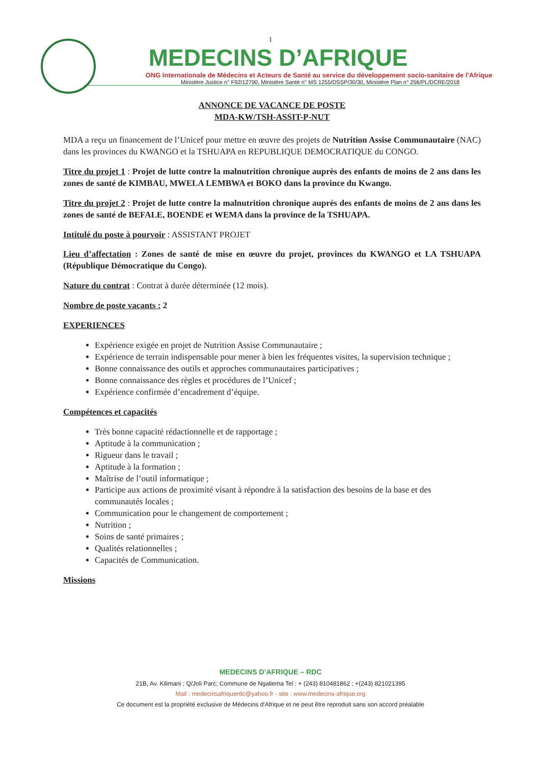1
MEDECINS D’AFRIQUE
ONG Internationale de Médecins et Acteurs de Santé au service du développement socio-sanitaire de l’Afrique
Ministère Justice n° F92/12790, Ministère Santé n° MS 1255/DSSP/30/30, Ministère Plan n° 256/PL/DCRE/2018
ANNONCE DE VACANCE DE POSTE
MDA-KW/TSH-ASSIT-P-NUT
MDA a reçu un financement de l’Unicef pour mettre en œuvre des projets de Nutrition Assise Communautaire (NAC) dans les provinces du KWANGO et la TSHUAPA en REPUBLIQUE DEMOCRATIQUE du CONGO.
Titre du projet 1 : Projet de lutte contre la malnutrition chronique auprès des enfants de moins de 2 ans dans les zones de santé de KIMBAU, MWELA LEMBWA et BOKO dans la province du Kwango.
Titre du projet 2 : Projet de lutte contre la malnutrition chronique auprès des enfants de moins de 2 ans dans les zones de santé de BEFALE, BOENDE et WEMA dans la province de la TSHUAPA.
Intitulé du poste à pourvoir : ASSISTANT PROJET
Lieu d’affectation : Zones de santé de mise en œuvre du projet, provinces du KWANGO et LA TSHUAPA (République Démocratique du Congo).
Nature du contrat : Contrat à durée déterminée (12 mois).
Nombre de poste vacants : 2
EXPERIENCES
Expérience exigée en projet de Nutrition Assise Communautaire ;
Expérience de terrain indispensable pour mener à bien les fréquentes visites, la supervision technique ;
Bonne connaissance des outils et approches communautaires participatives ;
Bonne connaissance des règles et procédures de l’Unicef ;
Expérience confirmée d’encadrement d’équipe.
Compétences et capacités
Très bonne capacité rédactionnelle et de rapportage ;
Aptitude à la communication ;
Rigueur dans le travail ;
Aptitude à la formation ;
Maîtrise de l’outil informatique ;
Participe aux actions de proximité visant à répondre à la satisfaction des besoins de la base et des communautés locales ;
Communication pour le changement de comportement ;
Nutrition ;
Soins de santé primaires ;
Qualités relationnelles ;
Capacités de Communication.
Missions
MEDECINS D’AFRIQUE – RDC
21B, Av. Kilimani ; Q/Joli Parc; Commune de Ngaliema Tel : + (243) 810481862 ; +(243) 821021395
Mail : medecinsafriquerdc@yahoo.fr - site : www.medecins-afrique.org
Ce document est la propriété exclusive de Médecins d’Afrique et ne peut être reproduit sans son accord préalable